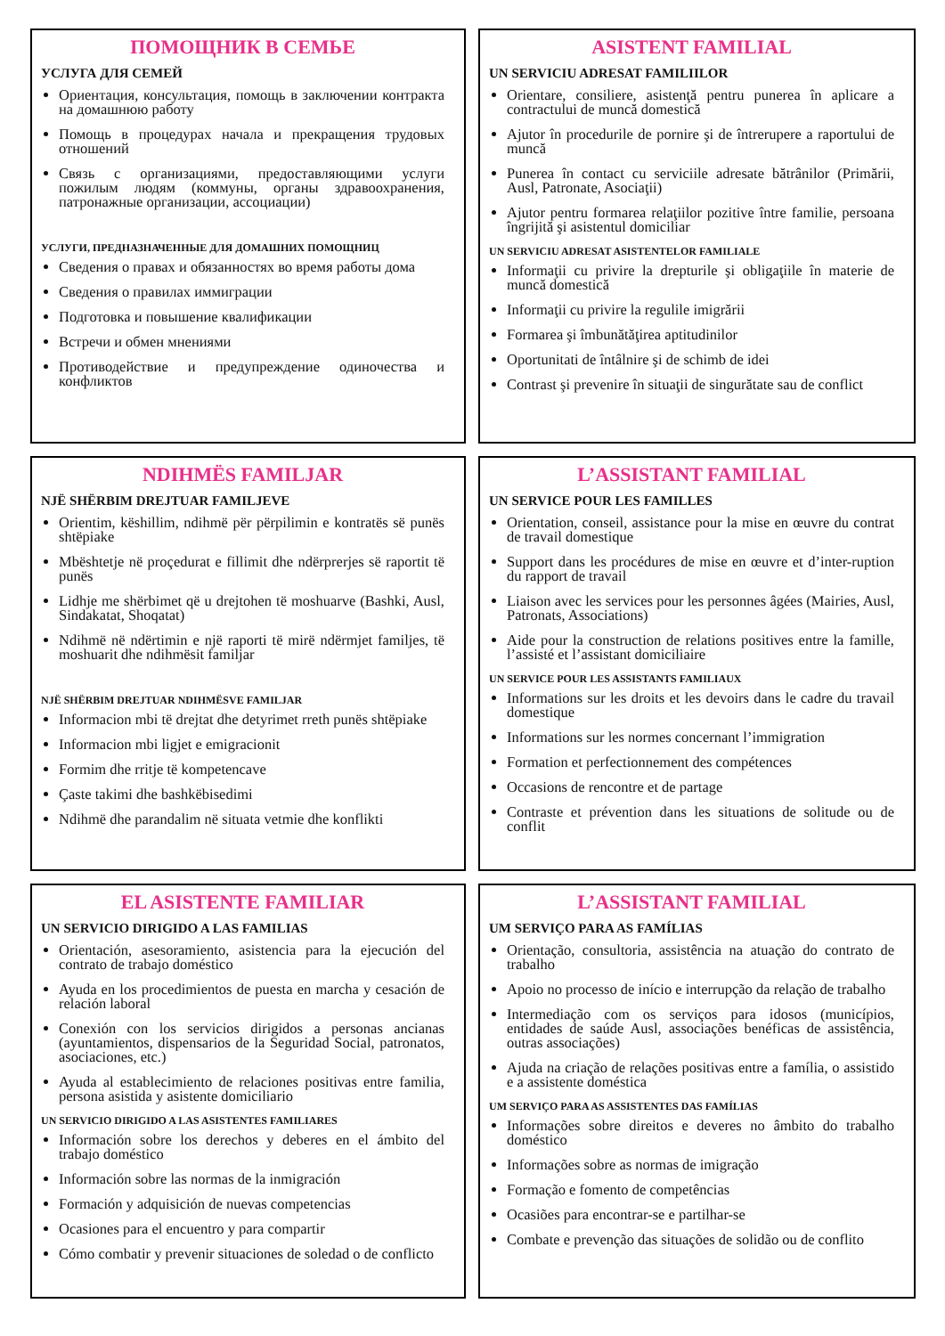ПОМОЩНИК В СЕМЬЕ
УСЛУГА ДЛЯ СЕМЕЙ
Ориентация, консультация, помощь в заключении контракта на домашнюю работу
Помощь в процедурах начала и прекращения трудовых отношений
Связь с организациями, предоставляющими услуги пожилым людям (коммуны, органы здравоохранения, патронажные организации, ассоциации)
УСЛУГИ, ПРЕДНАЗНАЧЕННЫЕ ДЛЯ ДОМАШНИХ ПОМОЩНИЦ
Сведения о правах и обязанностях во время работы дома
Сведения о правилах иммиграции
Подготовка и повышение квалификации
Встречи и обмен мнениями
Противодействие и предупреждение одиночества и конфликтов
ASISTENT FAMILIAL
UN SERVICIU ADRESAT FAMILIILOR
Orientare, consiliere, asistenţă pentru punerea în aplicare a contractului de muncă domestică
Ajutor în procedurile de pornire şi de întrerupere a raportului de muncă
Punerea în contact cu serviciile adresate bătrânilor (Primării, Ausl, Patronate, Asociaţii)
Ajutor pentru formarea relaţiilor pozitive între familie, persoana îngrijită şi asistentul domiciliar
UN SERVICIU ADRESAT ASISTENTELOR FAMILIALE
Informaţii cu privire la drepturile şi obligaţiile în materie de muncă domestică
Informaţii cu privire la regulile imigrării
Formarea şi îmbunătăţirea aptitudinilor
Oportunitati de întâlnire şi de schimb de idei
Contrast şi prevenire în situaţii de singurătate sau de conflict
NDIHMËS FAMILJAR
NJË SHËRBIM DREJTUAR FAMILJEVE
Orientim, këshillim, ndihmë për përpilimin e kontratës së punës shtëpiake
Mbështetje në proçedurat e fillimit dhe ndërprerjes së raportit të punës
Lidhje me shërbimet që u drejtohen të moshuarve (Bashki, Ausl, Sindakatat, Shoqatat)
Ndihmë në ndërtimin e një raporti të mirë ndërmjet familjes, të moshuarit dhe ndihmësit familjar
NJË SHËRBIM DREJTUAR NDIHMËSVE FAMILJAR
Informacion mbi të drejtat dhe detyrimet rreth punës shtëpiake
Informacion mbi ligjet e emigracionit
Formim dhe rritje të kompetencave
Çaste takimi dhe bashkëbisedimi
Ndihmë dhe parandalim në situata vetmie dhe konflikti
L’ASSISTANT FAMILIAL
UN SERVICE POUR LES FAMILLES
Orientation, conseil, assistance pour la mise en œuvre du contrat de travail domestique
Support dans les procédures de mise en œuvre et d’inter-ruption du rapport de travail
Liaison avec les services pour les personnes âgées (Mairies, Ausl, Patronats, Associations)
Aide pour la construction de relations positives entre la famille, l’assisté et l’assistant domiciliaire
UN SERVICE POUR LES ASSISTANTS FAMILIAUX
Informations sur les droits et les devoirs dans le cadre du travail domestique
Informations sur les normes concernant l’immigration
Formation et perfectionnement des compétences
Occasions de rencontre et de partage
Contraste et prévention dans les situations de solitude ou de conflit
EL ASISTENTE FAMILIAR
UN SERVICIO DIRIGIDO A LAS FAMILIAS
Orientación, asesoramiento, asistencia para la ejecución del contrato de trabajo doméstico
Ayuda en los procedimientos de puesta en marcha y cesación de relación laboral
Conexión con los servicios dirigidos a personas ancianas (ayuntamientos, dispensarios de la Seguridad Social, patronatos, asociaciones, etc.)
Ayuda al establecimiento de relaciones positivas entre familia, persona asistida y asistente domiciliario
UN SERVICIO DIRIGIDO A LAS ASISTENTES FAMILIARES
Información sobre los derechos y deberes en el ámbito del trabajo doméstico
Información sobre las normas de la inmigración
Formación y adquisición de nuevas competencias
Ocasiones para el encuentro y para compartir
Cómo combatir y prevenir situaciones de soledad o de conflicto
L’ASSISTANT FAMILIAL
UM SERVIÇO PARA AS FAMÍLIAS
Orientação, consultoria, assistência na atuação do contrato de trabalho
Apoio no processo de início e interrupção da relação de trabalho
Intermediação com os serviços para idosos (municípios, entidades de saúde Ausl, associações benéficas de assistência, outras associações)
Ajuda na criação de relações positivas entre a família, o assistido e a assistente doméstica
UM SERVIÇO PARA AS ASSISTENTES DAS FAMÍLIAS
Informações sobre direitos e deveres no âmbito do trabalho doméstico
Informações sobre as normas de imigração
Formação e fomento de competências
Ocasiões para encontrar-se e partilhar-se
Combate e prevenção das situações de solidão ou de conflito